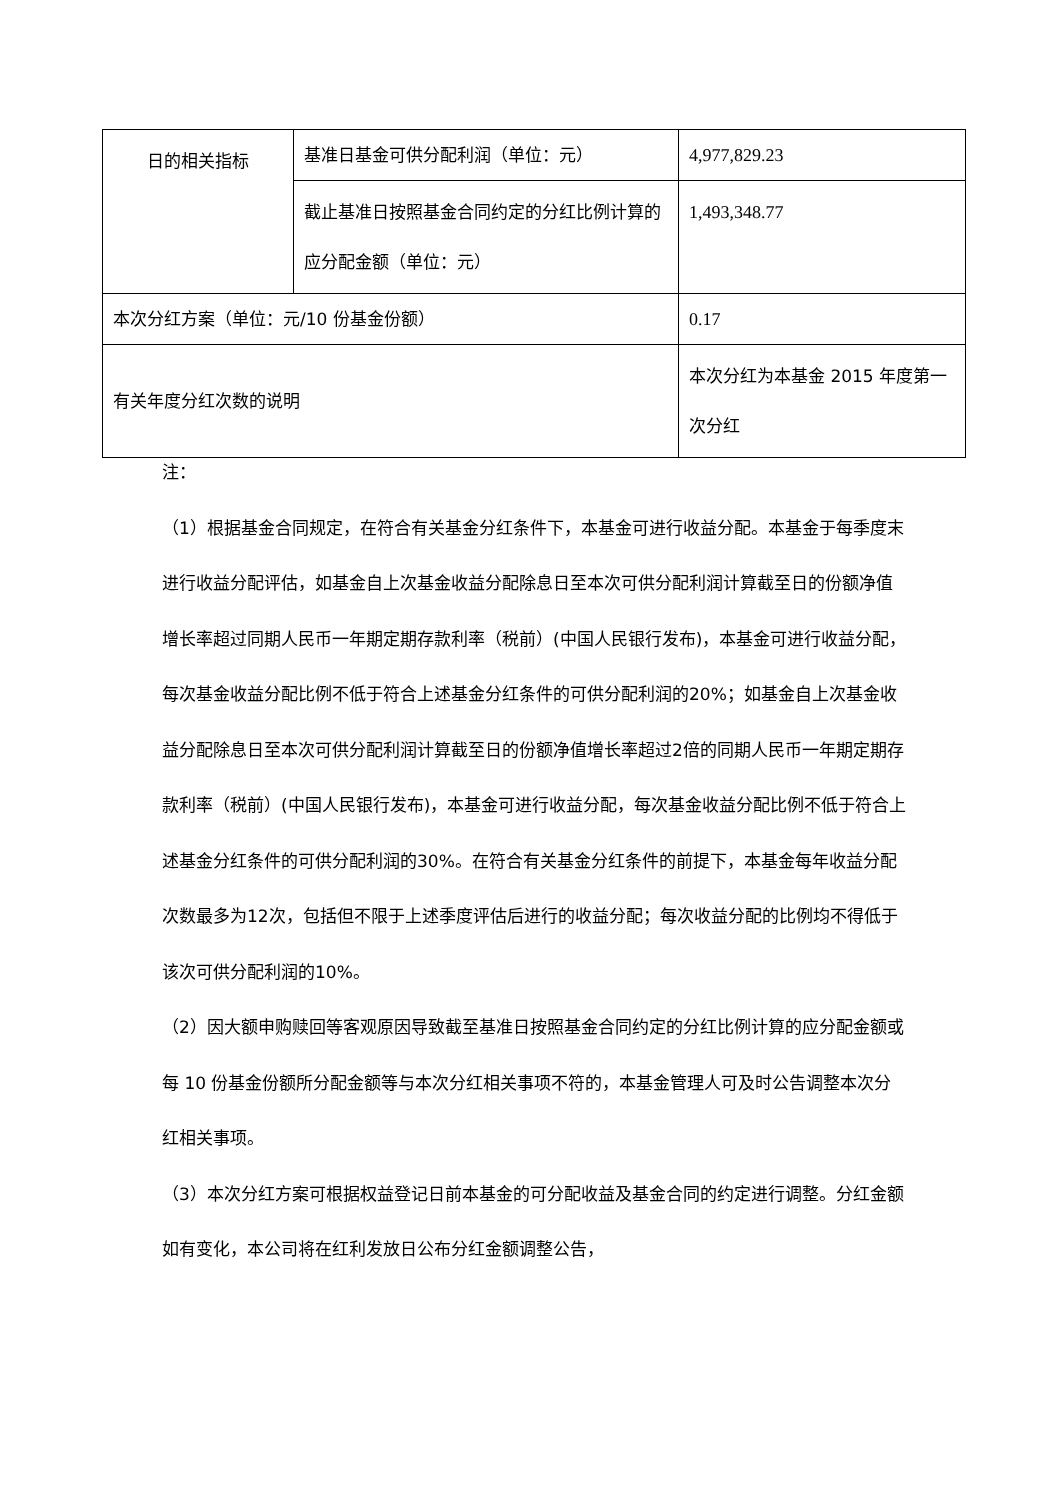| 日的相关指标 | 基准日基金可供分配利润（单位：元） | 4,977,829.23 |
| | 截止基准日按照基金合同约定的分红比例计算的应分配金额（单位：元） | 1,493,348.77 |
| 本次分红方案（单位：元/10 份基金份额） | | 0.17 |
| 有关年度分红次数的说明 | | 本次分红为本基金 2015 年度第一次分红 |
注：
（1）根据基金合同规定，在符合有关基金分红条件下，本基金可进行收益分配。本基金于每季度末进行收益分配评估，如基金自上次基金收益分配除息日至本次可供分配利润计算截至日的份额净值增长率超过同期人民币一年期定期存款利率（税前）(中国人民银行发布)，本基金可进行收益分配，每次基金收益分配比例不低于符合上述基金分红条件的可供分配利润的20%；如基金自上次基金收益分配除息日至本次可供分配利润计算截至日的份额净值增长率超过2倍的同期人民币一年期定期存款利率（税前）(中国人民银行发布)，本基金可进行收益分配，每次基金收益分配比例不低于符合上述基金分红条件的可供分配利润的30%。在符合有关基金分红条件的前提下，本基金每年收益分配次数最多为12次，包括但不限于上述季度评估后进行的收益分配；每次收益分配的比例均不得低于该次可供分配利润的10%。
（2）因大额申购赎回等客观原因导致截至基准日按照基金合同约定的分红比例计算的应分配金额或每 10 份基金份额所分配金额等与本次分红相关事项不符的，本基金管理人可及时公告调整本次分红相关事项。
（3）本次分红方案可根据权益登记日前本基金的可分配收益及基金合同的约定进行调整。分红金额如有变化，本公司将在红利发放日公布分红金额调整公告，